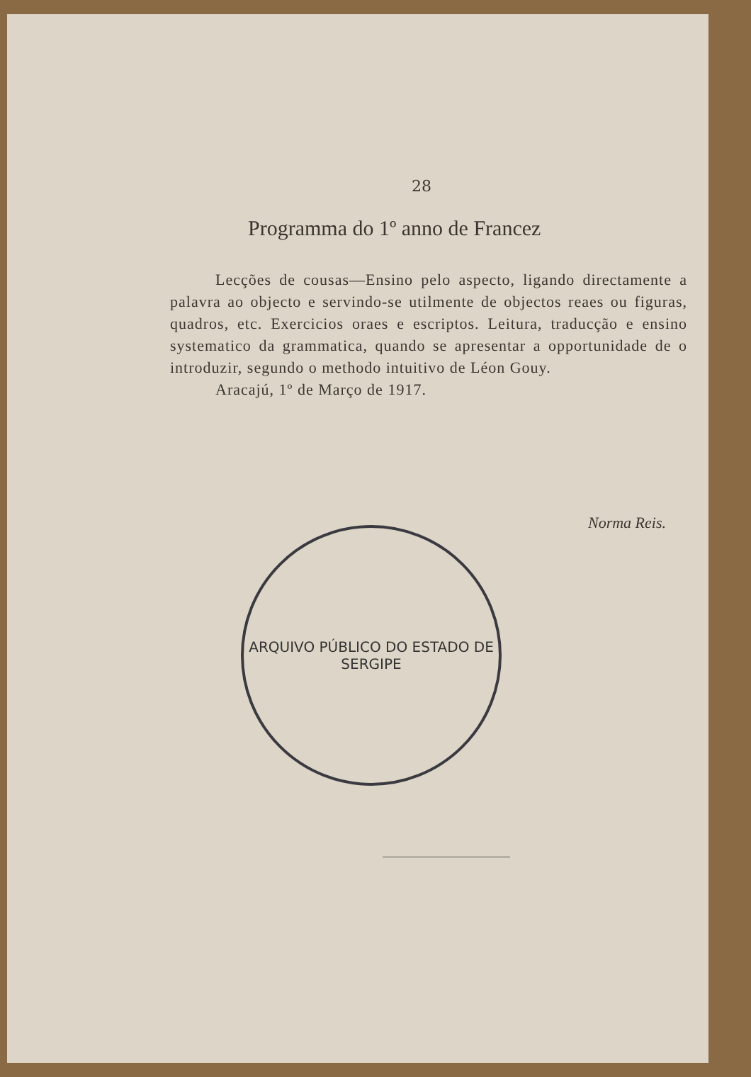28
Programma do 1º anno de Francez
Lecções de cousas—Ensino pelo aspecto, ligando directamente a palavra ao objecto e servindo-se utilmente de objectos reaes ou figuras, quadros, etc. Exercicios oraes e escriptos. Leitura, traducção e ensino systematico da grammatica, quando se apresentar a opportunidade de o introduzir, segundo o methodo intuitivo de Léon Gouy.
Aracajú, 1º de Março de 1917.
Norma Reis.
ARQUIVO PÚBLICO DO ESTADO DE SERGIPE